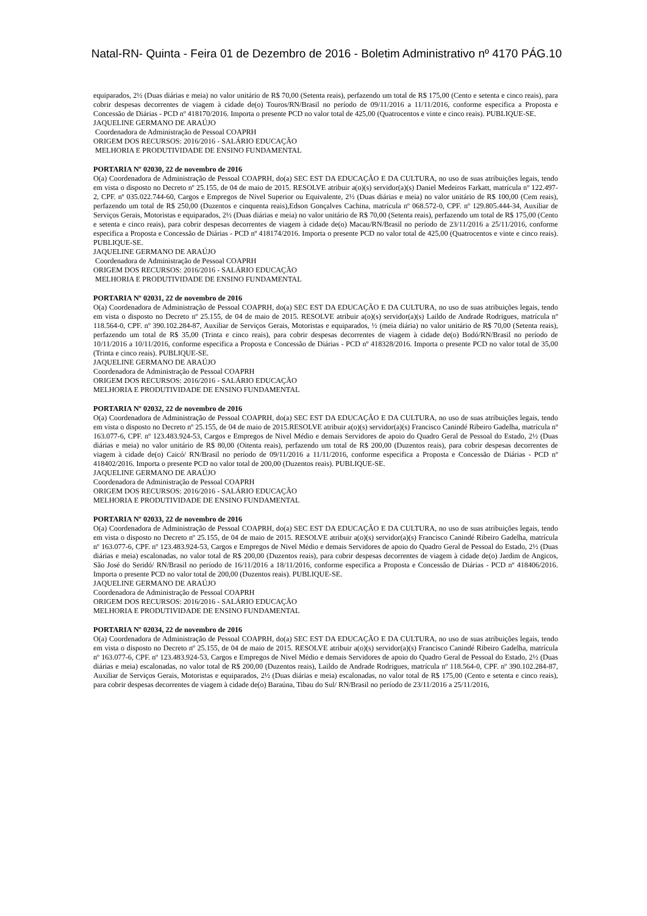Natal-RN- Quinta - Feira 01 de Dezembro de 2016 - Boletim Administrativo nº 4170 PÁG.10
equiparados, 2½ (Duas diárias e meia) no valor unitário de R$ 70,00 (Setenta reais), perfazendo um total de R$ 175,00 (Cento e setenta e cinco reais), para cobrir despesas decorrentes de viagem à cidade de(o) Touros/RN/Brasil no período de 09/11/2016 a 11/11/2016, conforme especifica a Proposta e Concessão de Diárias - PCD nº 418170/2016. Importa o presente PCD no valor total de 425,00 (Quatrocentos e vinte e cinco reais). PUBLIQUE-SE.
JAQUELINE GERMANO DE ARAÚJO
Coordenadora de Administração de Pessoal COAPRH
ORIGEM DOS RECURSOS: 2016/2016 - SALÁRIO EDUCAÇÃO
MELHORIA E PRODUTIVIDADE DE ENSINO FUNDAMENTAL
PORTARIA Nº 02030, 22 de novembro de 2016
O(a) Coordenadora de Administração de Pessoal COAPRH, do(a) SEC EST DA EDUCAÇÃO E DA CULTURA, no uso de suas atribuições legais, tendo em vista o disposto no Decreto nº 25.155, de 04 de maio de 2015. RESOLVE atribuir a(o)(s) servidor(a)(s) Daniel Medeiros Farkatt, matrícula nº 122.497-2, CPF. nº 035.022.744-60, Cargos e Empregos de Nivel Superior ou Equivalente, 2½ (Duas diárias e meia) no valor unitário de R$ 100,00 (Cem reais), perfazendo um total de R$ 250,00 (Duzentos e cinquenta reais),Edson Gonçalves Cachina, matrícula nº 068.572-0, CPF. nº 129.805.444-34, Auxiliar de Serviços Gerais, Motoristas e equiparados, 2½ (Duas diárias e meia) no valor unitário de R$ 70,00 (Setenta reais), perfazendo um total de R$ 175,00 (Cento e setenta e cinco reais), para cobrir despesas decorrentes de viagem à cidade de(o) Macau/RN/Brasil no período de 23/11/2016 a 25/11/2016, conforme especifica a Proposta e Concessão de Diárias - PCD nº 418174/2016. Importa o presente PCD no valor total de 425,00 (Quatrocentos e vinte e cinco reais). PUBLIQUE-SE.
JAQUELINE GERMANO DE ARAÚJO
Coordenadora de Administração de Pessoal COAPRH
ORIGEM DOS RECURSOS: 2016/2016 - SALÁRIO EDUCAÇÃO
MELHORIA E PRODUTIVIDADE DE ENSINO FUNDAMENTAL
PORTARIA Nº 02031, 22 de novembro de 2016
O(a) Coordenadora de Administração de Pessoal COAPRH, do(a) SEC EST DA EDUCAÇÃO E DA CULTURA, no uso de suas atribuições legais, tendo em vista o disposto no Decreto nº 25.155, de 04 de maio de 2015. RESOLVE atribuir a(o)(s) servidor(a)(s) Laildo de Andrade Rodrigues, matrícula nº 118.564-0, CPF. nº 390.102.284-87, Auxiliar de Serviços Gerais, Motoristas e equiparados, ½ (meia diária) no valor unitário de R$ 70,00 (Setenta reais), perfazendo um total de R$ 35,00 (Trinta e cinco reais), para cobrir despesas decorrentes de viagem à cidade de(o) Bodó/RN/Brasil no período de 10/11/2016 a 10/11/2016, conforme especifica a Proposta e Concessão de Diárias - PCD nº 418328/2016. Importa o presente PCD no valor total de 35,00 (Trinta e cinco reais). PUBLIQUE-SE.
JAQUELINE GERMANO DE ARAÚJO
Coordenadora de Administração de Pessoal COAPRH
ORIGEM DOS RECURSOS: 2016/2016 - SALÁRIO EDUCAÇÃO
MELHORIA E PRODUTIVIDADE DE ENSINO FUNDAMENTAL
PORTARIA Nº 02032, 22 de novembro de 2016
O(a) Coordenadora de Administração de Pessoal COAPRH, do(a) SEC EST DA EDUCAÇÃO E DA CULTURA, no uso de suas atribuições legais, tendo em vista o disposto no Decreto nº 25.155, de 04 de maio de 2015.RESOLVE atribuir a(o)(s) servidor(a)(s) Francisco Canindé Ribeiro Gadelha, matrícula nº 163.077-6, CPF. nº 123.483.924-53, Cargos e Empregos de Nivel Médio e demais Servidores de apoio do Quadro Geral de Pessoal do Estado, 2½ (Duas diárias e meia) no valor unitário de R$ 80,00 (Oitenta reais), perfazendo um total de R$ 200,00 (Duzentos reais), para cobrir despesas decorrentes de viagem à cidade de(o) Caicó/ RN/Brasil no período de 09/11/2016 a 11/11/2016, conforme especifica a Proposta e Concessão de Diárias - PCD nº 418402/2016. Importa o presente PCD no valor total de 200,00 (Duzentos reais). PUBLIQUE-SE.
JAQUELINE GERMANO DE ARAÚJO
Coordenadora de Administração de Pessoal COAPRH
ORIGEM DOS RECURSOS: 2016/2016 - SALÁRIO EDUCAÇÃO
MELHORIA E PRODUTIVIDADE DE ENSINO FUNDAMENTAL
PORTARIA Nº 02033, 22 de novembro de 2016
O(a) Coordenadora de Administração de Pessoal COAPRH, do(a) SEC EST DA EDUCAÇÃO E DA CULTURA, no uso de suas atribuições legais, tendo em vista o disposto no Decreto nº 25.155, de 04 de maio de 2015. RESOLVE atribuir a(o)(s) servidor(a)(s) Francisco Canindé Ribeiro Gadelha, matrícula nº 163.077-6, CPF. nº 123.483.924-53, Cargos e Empregos de Nivel Médio e demais Servidores de apoio do Quadro Geral de Pessoal do Estado, 2½ (Duas diárias e meia) escalonadas, no valor total de R$ 200,00 (Duzentos reais), para cobrir despesas decorrentes de viagem à cidade de(o) Jardim de Angicos, São José do Seridó/ RN/Brasil no período de 16/11/2016 a 18/11/2016, conforme especifica a Proposta e Concessão de Diárias - PCD nº 418406/2016. Importa o presente PCD no valor total de 200,00 (Duzentos reais). PUBLIQUE-SE.
JAQUELINE GERMANO DE ARAÚJO
Coordenadora de Administração de Pessoal COAPRH
ORIGEM DOS RECURSOS: 2016/2016 - SALÁRIO EDUCAÇÃO
MELHORIA E PRODUTIVIDADE DE ENSINO FUNDAMENTAL
PORTARIA Nº 02034, 22 de novembro de 2016
O(a) Coordenadora de Administração de Pessoal COAPRH, do(a) SEC EST DA EDUCAÇÃO E DA CULTURA, no uso de suas atribuições legais, tendo em vista o disposto no Decreto nº 25.155, de 04 de maio de 2015. RESOLVE atribuir a(o)(s) servidor(a)(s) Francisco Canindé Ribeiro Gadelha, matrícula nº 163.077-6, CPF. nº 123.483.924-53, Cargos e Empregos de Nivel Médio e demais Servidores de apoio do Quadro Geral de Pessoal do Estado, 2½ (Duas diárias e meia) escalonadas, no valor total de R$ 200,00 (Duzentos reais), Laildo de Andrade Rodrigues, matrícula nº 118.564-0, CPF. nº 390.102.284-87, Auxiliar de Serviços Gerais, Motoristas e equiparados, 2½ (Duas diárias e meia) escalonadas, no valor total de R$ 175,00 (Cento e setenta e cinco reais), para cobrir despesas decorrentes de viagem à cidade de(o) Baraúna, Tibau do Sul/ RN/Brasil no período de 23/11/2016 a 25/11/2016,